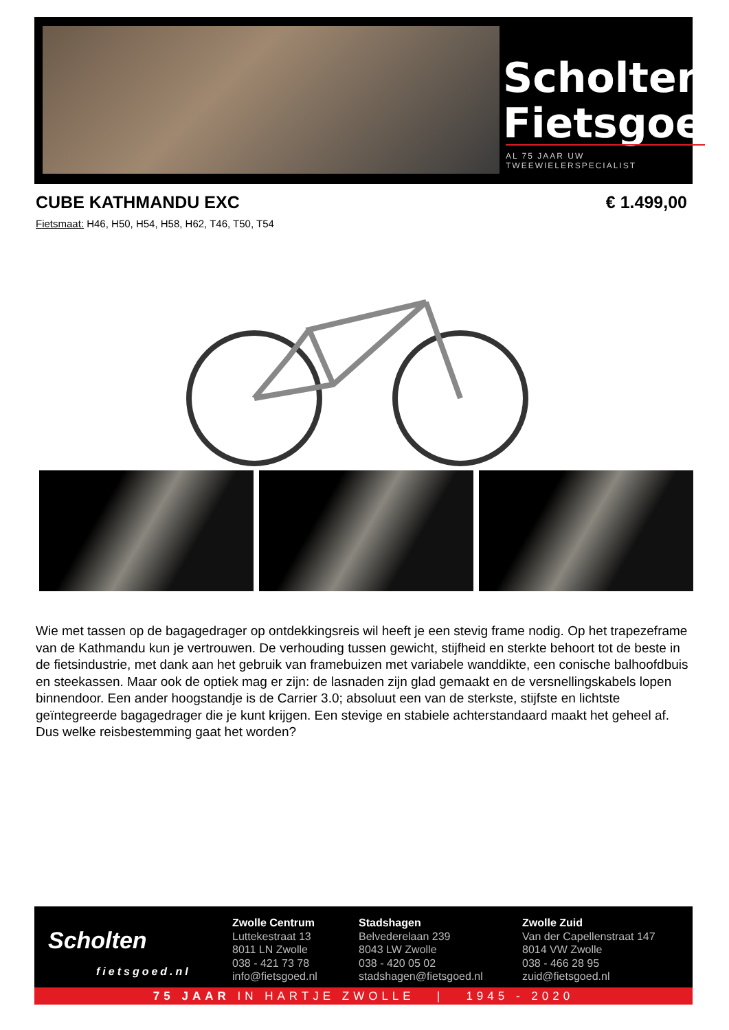Scholten
Fietsgoed
AL 75 JAAR UW TWEEWIELERSPECIALIST
CUBE KATHMANDU EXC € 1.499,00
Fietsmaat: H46, H50, H54, H58, H62, T46, T50, T54
Wie met tassen op de bagagedrager op ontdekkingsreis wil heeft je een stevig frame nodig. Op het trapezeframe van de Kathmandu kun je vertrouwen. De verhouding tussen gewicht, stijfheid en sterkte behoort tot de beste in de fietsindustrie, met dank aan het gebruik van framebuizen met variabele wanddikte, een conische balhoofdbuis en steekassen. Maar ook de optiek mag er zijn: de lasnaden zijn glad gemaakt en de versnellingskabels lopen binnendoor. Een ander hoogstandje is de Carrier 3.0; absoluut een van de sterkste, stijfste en lichtste geïntegreerde bagagedrager die je kunt krijgen. Een stevige en stabiele achterstandaard maakt het geheel af. Dus welke reisbestemming gaat het worden?
Scholten
fietsgoed.nl
Zwolle Centrum
Luttekestraat 13
8011 LN Zwolle
038 - 421 73 78
info@fietsgoed.nl
Stadshagen
Belvederelaan 239
8043 LW Zwolle
038 - 420 05 02
stadshagen@fietsgoed.nl
Zwolle Zuid
Van der Capellenstraat 147
8014 VW Zwolle
038 - 466 28 95
zuid@fietsgoed.nl
75 JAAR IN HARTJE ZWOLLE | 1945 - 2020